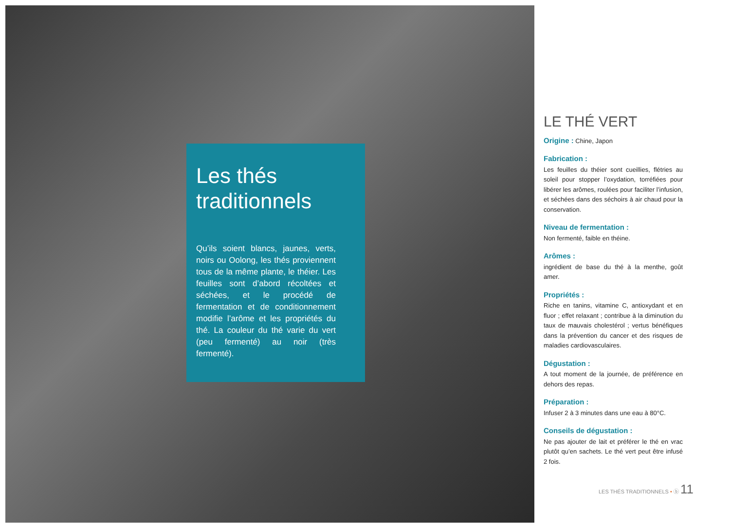Les thés traditionnels
Qu’ils soient blancs, jaunes, verts, noirs ou Oolong, les thés proviennent tous de la même plante, le théier. Les feuilles sont d’abord récoltées et séchées, et le procédé de fermentation et de conditionnement modifie l’arôme et les propriétés du thé. La couleur du thé varie du vert (peu fermenté) au noir (très fermenté).
LE THÉ VERT
Origine : Chine, Japon
Fabrication :
Les feuilles du théier sont cueillies, flétries au soleil pour stopper l’oxydation, torréfiées pour libérer les arômes, roulées pour faciliter l’infusion, et séchées dans des séchoirs à air chaud pour la conservation.
Niveau de fermentation :
Non fermenté, faible en théine.
Arômes :
ingrédient de base du thé à la menthe, goût amer.
Propriétés :
Riche en tanins, vitamine C, antioxydant et en fluor ; effet relaxant ; contribue à la diminution du taux de mauvais cholestérol ; vertus bénéfiques dans la prévention du cancer et des risques de maladies cardiovasculaires.
Dégustation :
A tout moment de la journée, de préférence en dehors des repas.
Préparation :
Infuser 2 à 3 minutes dans une eau à 80°C.
Conseils de dégustation :
Ne pas ajouter de lait et préférer le thé en vrac plutôt qu’en sachets. Le thé vert peut être infusé 2 fois.
LES THÉS TRADITIONNELS • ⓑ 11